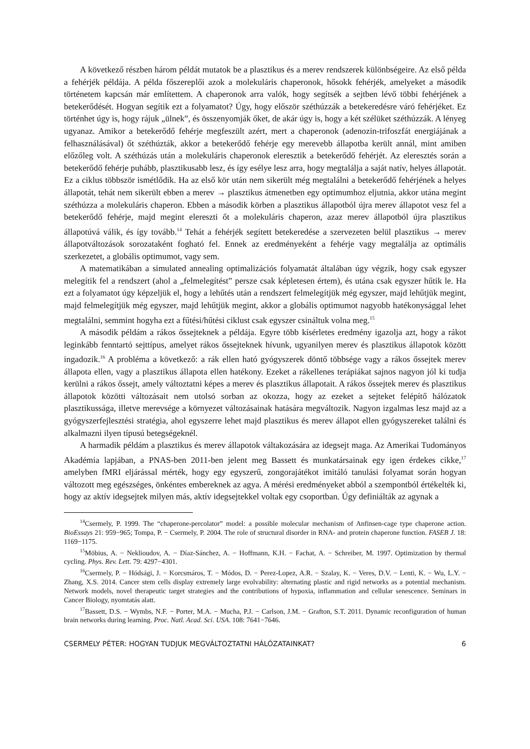A következő részben három példát mutatok be a plasztikus és a merev rendszerek különbségeire. Az első példa a fehérjék példája. A példa főszereplői azok a molekuláris chaperonok, hősokk fehérjék, amelyeket a második történetem kapcsán már említettem. A chaperonok arra valók, hogy segítsék a sejtben lévő többi fehérjének a betekerődését. Hogyan segítik ezt a folyamatot? Úgy, hogy először széthúzzák a betekeredésre váró fehérjéket. Ez történhet úgy is, hogy rájuk „ülnek”, és összenyomják őket, de akár úgy is, hogy a két szélüket széthúzzák. A lényeg ugyanaz. Amikor a betekerődő fehérje megfeszült azért, mert a chaperonok (adenozin-trifoszfát energiájának a felhasználásával) őt széthúzták, akkor a betekerődő fehérje egy merevebb állapotba került annál, mint amiben előzőleg volt. A széthúzás után a molekuláris chaperonok eleresztik a betekerődő fehérjét. Az eleresztés során a betekerődő fehérje puhább, plasztikusabb lesz, és így esélye lesz arra, hogy megtalálja a saját natív, helyes állapotát. Ez a ciklus többször ismétlődik. Ha az első kör után nem sikerült még megtalálni a betekerődő fehérjének a helyes állapotát, tehát nem sikerült ebben a merev → plasztikus átmenetben egy optimumhoz eljutnia, akkor utána megint széthúzza a molekuláris chaperon. Ebben a második körben a plasztikus állapotból újra merev állapotot vesz fel a betekerődő fehérje, majd megint elereszti őt a molekuláris chaperon, azaz merev állapotból újra plasztikus állapotúvá válik, és így tovább.<sup>14</sup> Tehát a fehérjék segített betekeredése a szervezeten belül plasztikus → merev állapotváltozások sorozataként fogható fel. Ennek az eredményeként a fehérje vagy megtalálja az optimális szerkezetet, a globális optimumot, vagy sem.
A matematikában a simulated annealing optimalizációs folyamatát általában úgy végzik, hogy csak egyszer melegítik fel a rendszert (ahol a „felmelegítést” persze csak képletesen értem), és utána csak egyszer hűtik le. Ha ezt a folyamatot úgy képzeljük el, hogy a lehűtés után a rendszert felmelegítjük még egyszer, majd lehűtjük megint, majd felmelegítjük még egyszer, majd lehűtjük megint, akkor a globális optimumot nagyobb hatékonysággal lehet megtalálni, semmint hogyha ezt a fűtési/hűtési ciklust csak egyszer csináltuk volna meg.<sup>15</sup>
A második példám a rákos őssejteknek a példája. Egyre több kísérletes eredmény igazolja azt, hogy a rákot leginkább fenntartó sejttípus, amelyet rákos őssejteknek hívunk, ugyanilyen merev és plasztikus állapotok között ingadozik.<sup>16</sup> A probléma a következő: a rák ellen ható gyógyszerek döntő többsége vagy a rákos őssejtek merev állapota ellen, vagy a plasztikus állapota ellen hatékony. Ezeket a rákellenes terápiákat sajnos nagyon jól ki tudja kerülni a rákos őssejt, amely változtatni képes a merev és plasztikus állapotait. A rákos őssejtek merev és plasztikus állapotok közötti változásait nem utolsó sorban az okozza, hogy az ezeket a sejteket felépítő hálózatok plasztikussága, illetve merevsége a környezet változásainak hatására megváltozik. Nagyon izgalmas lesz majd az a gyógyszerfejlesztési stratégia, ahol egyszerre lehet majd plasztikus és merev állapot ellen gyógyszereket találni és alkalmazni ilyen típusú betegségeknél.
A harmadik példám a plasztikus és merev állapotok váltakozására az idegsejt maga. Az Amerikai Tudományos Akadémia lapjában, a PNAS-ben 2011-ben jelent meg Bassett és munkatársainak egy igen érdekes cikke,<sup>17</sup> amelyben fMRI eljárással mérték, hogy egy egyszerű, zongorajátékot imitáló tanulási folyamat során hogyan változott meg egészséges, önkéntes embereknek az agya. A mérési eredményeket abból a szempontból értékelték ki, hogy az aktív idegsejtek milyen más, aktív idegsejtekkel voltak egy csoportban. Úgy definiálták az agynak a
<sup>14</sup> Csermely, P. 1999. The “chaperone-percolator” model: a possible molecular mechanism of Anfinsen-cage type chaperone action. BioEssays 21: 959−965; Tompa, P. − Csermely, P. 2004. The role of structural disorder in RNA- and protein chaperone function. FASEB J. 18: 1169−1175.
<sup>15</sup> Möbius, A. − Neklioudov, A. − Díaz-Sánchez, A. − Hoffmann, K.H. − Fachat, A. − Schreiber, M. 1997. Optimization by thermal cycling. Phys. Rev. Lett. 79: 4297−4301.
<sup>16</sup> Csermely, P. − Hódsági, J. − Korcsmáros, T. − Módos, D. − Perez-Lopez, A.R. − Szalay, K. − Veres, D.V. − Lenti, K. − Wu, L.Y. − Zhang, X.S. 2014. Cancer stem cells display extremely large evolvability: alternating plastic and rigid networks as a potential mechanism. Network models, novel therapeutic target strategies and the contributions of hypoxia, inflammation and cellular senescence. Seminars in Cancer Biology, nyomtatás alatt.
<sup>17</sup> Bassett, D.S. − Wymbs, N.F. − Porter, M.A. − Mucha, P.J. − Carlson, J.M. − Grafton, S.T. 2011. Dynamic reconfiguration of human brain networks during learning. Proc. Natl. Acad. Sci. USA. 108: 7641−7646.
CSERMELY PÉTER: HOGYAN TUDJUK MEGVÁLTOZTATNI HÁLÓZATAINKAT? 6